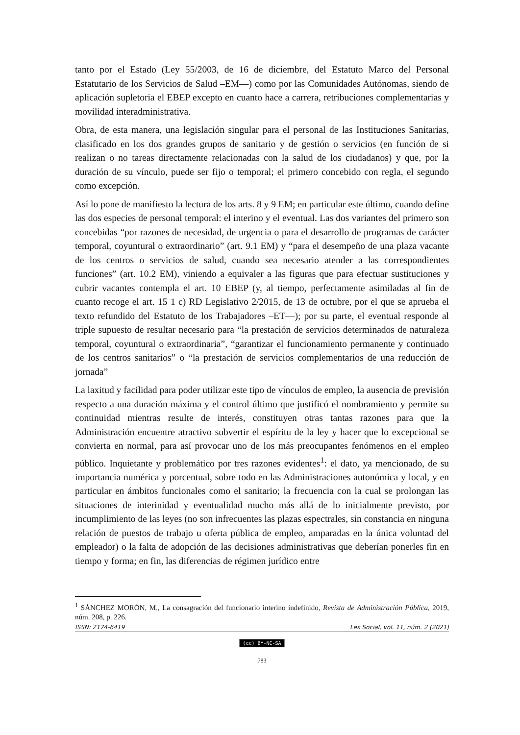tanto por el Estado (Ley 55/2003, de 16 de diciembre, del Estatuto Marco del Personal Estatutario de los Servicios de Salud –EM—) como por las Comunidades Autónomas, siendo de aplicación supletoria el EBEP excepto en cuanto hace a carrera, retribuciones complementarias y movilidad interadministrativa.
Obra, de esta manera, una legislación singular para el personal de las Instituciones Sanitarias, clasificado en los dos grandes grupos de sanitario y de gestión o servicios (en función de si realizan o no tareas directamente relacionadas con la salud de los ciudadanos) y que, por la duración de su vínculo, puede ser fijo o temporal; el primero concebido con regla, el segundo como excepción.
Así lo pone de manifiesto la lectura de los arts. 8 y 9 EM; en particular este último, cuando define las dos especies de personal temporal: el interino y el eventual. Las dos variantes del primero son concebidas “por razones de necesidad, de urgencia o para el desarrollo de programas de carácter temporal, coyuntural o extraordinario” (art. 9.1 EM) y “para el desempeño de una plaza vacante de los centros o servicios de salud, cuando sea necesario atender a las correspondientes funciones” (art. 10.2 EM), viniendo a equivaler a las figuras que para efectuar sustituciones y cubrir vacantes contempla el art. 10 EBEP (y, al tiempo, perfectamente asimiladas al fin de cuanto recoge el art. 15 1 c) RD Legislativo 2/2015, de 13 de octubre, por el que se aprueba el texto refundido del Estatuto de los Trabajadores –ET—); por su parte, el eventual responde al triple supuesto de resultar necesario para “la prestación de servicios determinados de naturaleza temporal, coyuntural o extraordinaria”, “garantizar el funcionamiento permanente y continuado de los centros sanitarios” o “la prestación de servicios complementarios de una reducción de jornada”
La laxitud y facilidad para poder utilizar este tipo de vínculos de empleo, la ausencia de previsión respecto a una duración máxima y el control último que justificó el nombramiento y permite su continuidad mientras resulte de interés, constituyen otras tantas razones para que la Administración encuentre atractivo subvertir el espíritu de la ley y hacer que lo excepcional se convierta en normal, para así provocar uno de los más preocupantes fenómenos en el empleo público. Inquietante y problemático por tres razones evidentes<sup>1</sup>: el dato, ya mencionado, de su importancia numérica y porcentual, sobre todo en las Administraciones autonómica y local, y en particular en ámbitos funcionales como el sanitario; la frecuencia con la cual se prolongan las situaciones de interinidad y eventualidad mucho más allá de lo inicialmente previsto, por incumplimiento de las leyes (no son infrecuentes las plazas espectrales, sin constancia en ninguna relación de puestos de trabajo u oferta pública de empleo, amparadas en la única voluntad del empleador) o la falta de adopción de las decisiones administrativas que deberían ponerles fin en tiempo y forma; en fin, las diferencias de régimen jurídico entre
<sup>1</sup> SÁNCHEZ MORÓN, M., La consagración del funcionario interino indefinido, Revista de Administración Pública, 2019, núm. 208, p. 226.
ISSN: 2174-6419 Lex Social, vol. 11, núm. 2 (2021)
(cc) BY-NC-SA
783